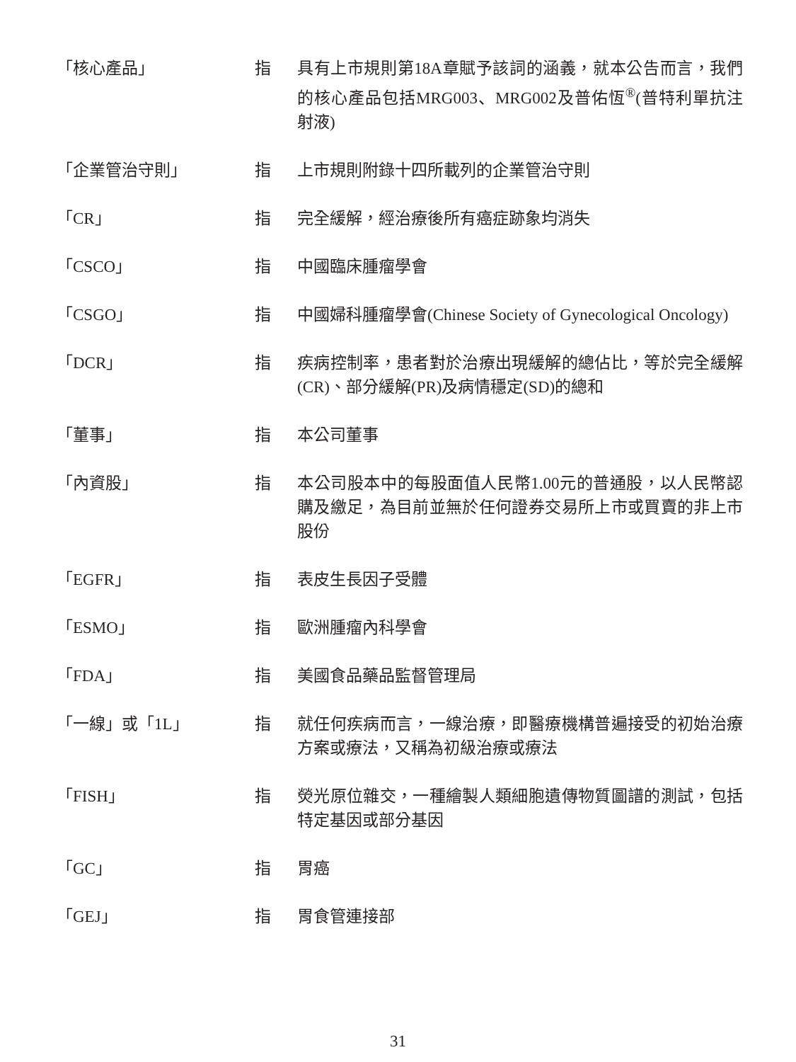「核心產品」 指 具有上市規則第18A章賦予該詞的涵義，就本公告而言，我們的核心產品包括MRG003、MRG002及普佑恆<sup>®</sup>(普特利單抗注射液)
「企業管治守則」 指 上市規則附錄十四所載列的企業管治守則
「CR」 指 完全緩解，經治療後所有癌症跡象均消失
「CSCO」 指 中國臨床腫瘤學會
「CSGO」 指 中國婦科腫瘤學會(Chinese Society of Gynecological Oncology)
「DCR」 指 疾病控制率，患者對於治療出現緩解的總佔比，等於完全緩解(CR)、部分緩解(PR)及病情穩定(SD)的總和
「董事」 指 本公司董事
「內資股」 指 本公司股本中的每股面值人民幣1.00元的普通股，以人民幣認購及繳足，為目前並無於任何證券交易所上市或買賣的非上市股份
「EGFR」 指 表皮生長因子受體
「ESMO」 指 歐洲腫瘤內科學會
「FDA」 指 美國食品藥品監督管理局
「一線」或「1L」 指 就任何疾病而言，一線治療，即醫療機構普遍接受的初始治療方案或療法，又稱為初級治療或療法
「FISH」 指 熒光原位雜交，一種繪製人類細胞遺傳物質圖譜的測試，包括特定基因或部分基因
「GC」 指 胃癌
「GEJ」 指 胃食管連接部
31